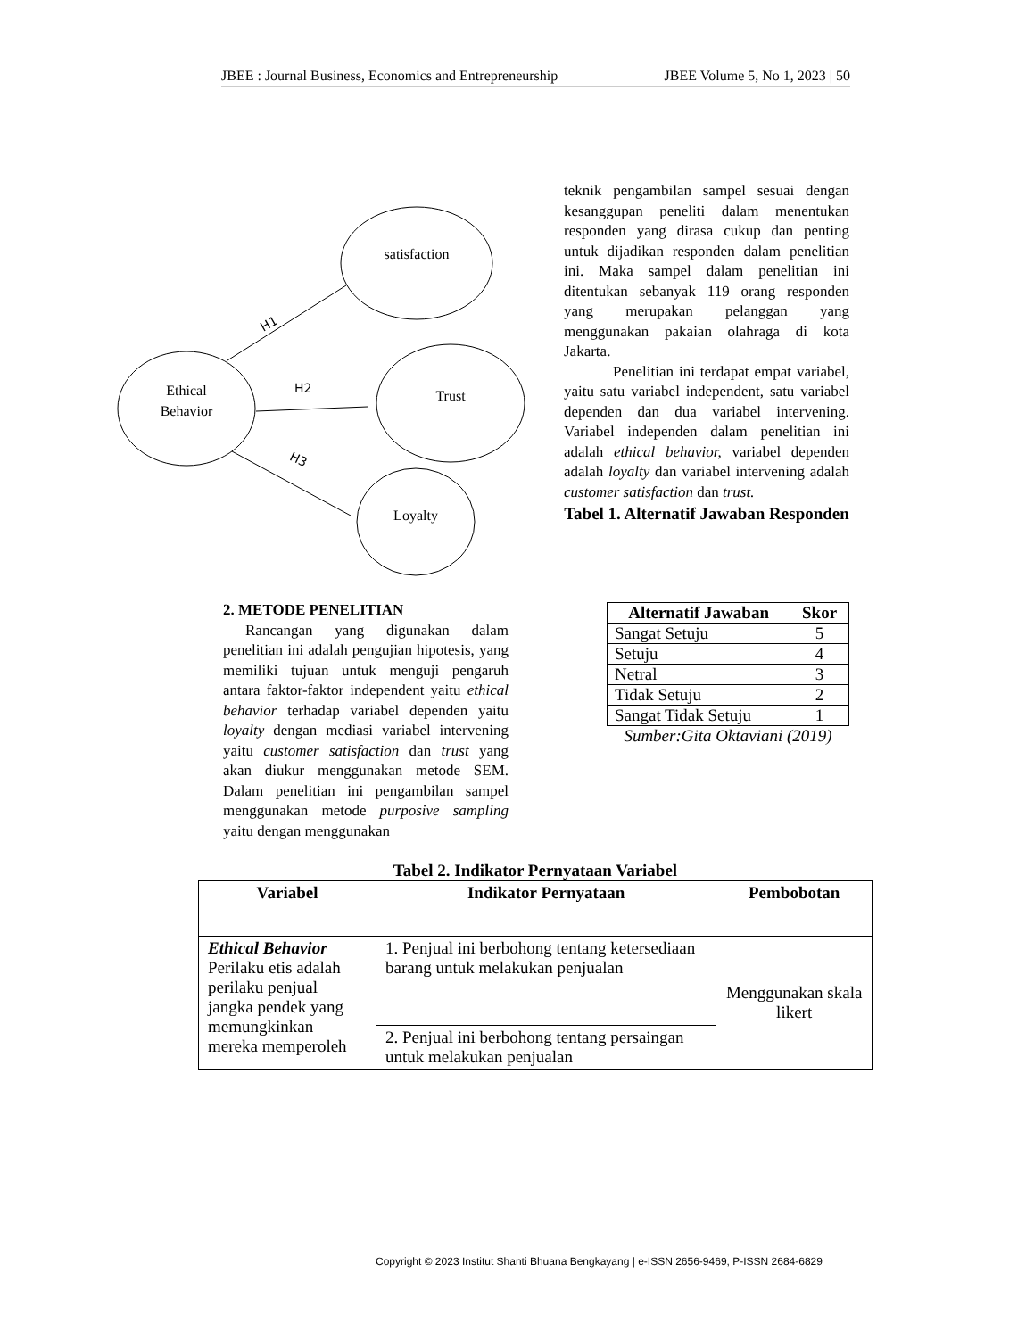JBEE : Journal Business, Economics and Entrepreneurship JBEE Volume 5, No 1, 2023 | 50
satisfaction
Ethical
Behavior
Trust
Loyalty
H1
H2
H3
teknik pengambilan sampel sesuai dengan kesanggupan peneliti dalam menentukan responden yang dirasa cukup dan penting untuk dijadikan responden dalam penelitian ini. Maka sampel dalam penelitian ini ditentukan sebanyak 119 orang responden yang merupakan pelanggan yang menggunakan pakaian olahraga di kota Jakarta.
Penelitian ini terdapat empat variabel, yaitu satu variabel independent, satu variabel dependen dan dua variabel intervening. Variabel independen dalam penelitian ini adalah ethical behavior, variabel dependen adalah loyalty dan variabel intervening adalah customer satisfaction dan trust.
Tabel 1. Alternatif Jawaban Responden
2. METODE PENELITIAN
Rancangan yang digunakan dalam penelitian ini adalah pengujian hipotesis, yang memiliki tujuan untuk menguji pengaruh antara faktor-faktor independent yaitu ethical behavior terhadap variabel dependen yaitu loyalty dengan mediasi variabel intervening yaitu customer satisfaction dan trust yang akan diukur menggunakan metode SEM. Dalam penelitian ini pengambilan sampel menggunakan metode purposive sampling yaitu dengan menggunakan
| Alternatif Jawaban | Skor |
| --- | --- |
| Sangat Setuju | 5 |
| Setuju | 4 |
| Netral | 3 |
| Tidak Setuju | 2 |
| Sangat Tidak Setuju | 1 |
| Sumber:Gita Oktaviani (2019) | |
Tabel 2. Indikator Pernyataan Variabel
| Variabel | Indikator Pernyataan | Pembobotan |
| --- | --- | --- |
| Ethical Behavior Perilaku etis adalah perilaku penjual jangka pendek yang memungkinkan mereka memperoleh | 1. Penjual ini berbohong tentang ketersediaan barang untuk melakukan penjualan | Menggunakan skala likert |
| | 2. Penjual ini berbohong tentang persaingan untuk melakukan penjualan | |
Copyright © 2023 Institut Shanti Bhuana Bengkayang | e-ISSN 2656-9469, P-ISSN 2684-6829